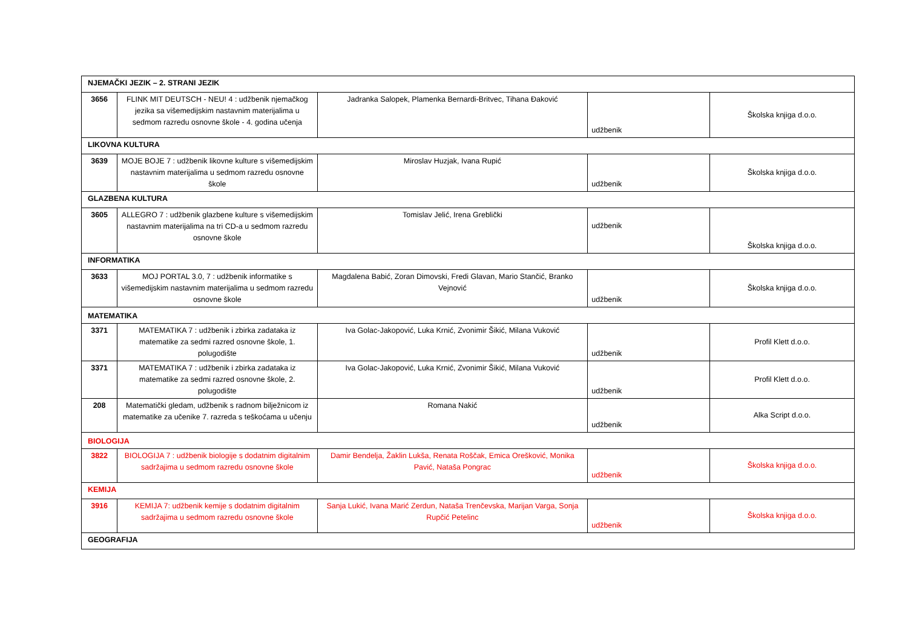| NJEMAČKI JEZIK – 2. STRANI JEZIK | | | | |
| 3656 | FLINK MIT DEUTSCH - NEU! 4 : udžbenik njemačkog jezika sa višemedijskim nastavnim materijalima u sedmom razredu osnovne škole - 4. godina učenja | Jadranka Salopek, Plamenka Bernardi-Britvec, Tihana Đaković | udžbenik | Školska knjiga d.o.o. |
| LIKOVNA KULTURA | | | | |
| 3639 | MOJE BOJE 7 : udžbenik likovne kulture s višemedijskim nastavnim materijalima u sedmom razredu osnovne škole | Miroslav Huzjak, Ivana Rupić | udžbenik | Školska knjiga d.o.o. |
| GLAZBENA KULTURA | | | | |
| 3605 | ALLEGRO 7 : udžbenik glazbene kulture s višemedijskim nastavnim materijalima na tri CD-a u sedmom razredu osnovne škole | Tomislav Jelić, Irena Greblički | udžbenik | Školska knjiga d.o.o. |
| INFORMATIKA | | | | |
| 3633 | MOJ PORTAL 3.0, 7 : udžbenik informatike s višemedijskim nastavnim materijalima u sedmom razredu osnovne škole | Magdalena Babić, Zoran Dimovski, Fredi Glavan, Mario Stančić, Branko Vejnović | udžbenik | Školska knjiga d.o.o. |
| MATEMATIKA | | | | |
| 3371 | MATEMATIKA 7 : udžbenik i zbirka zadataka iz matematike za sedmi razred osnovne škole, 1. polugodište | Iva Golac-Jakopović, Luka Krnić, Zvonimir Šikić, Milana Vuković | udžbenik | Profil Klett d.o.o. |
| 3371 | MATEMATIKA 7 : udžbenik i zbirka zadataka iz matematike za sedmi razred osnovne škole, 2. polugodište | Iva Golac-Jakopović, Luka Krnić, Zvonimir Šikić, Milana Vuković | udžbenik | Profil Klett d.o.o. |
| 208 | Matematički gledam, udžbenik s radnom bilježnicom iz matematike za učenike 7. razreda s teškoćama u učenju | Romana Nakić | udžbenik | Alka Script d.o.o. |
| BIOLOGIJA | | | | |
| 3822 | BIOLOGIJA 7 : udžbenik biologije s dodatnim digitalnim sadržajima u sedmom razredu osnovne škole | Damir Bendelja, Žaklin Lukša, Renata Roščak, Emica Orešković, Monika Pavić, Nataša Pongrac | udžbenik | Školska knjiga d.o.o. |
| KEMIJA | | | | |
| 3916 | KEMIJA 7: udžbenik kemije s dodatnim digitalnim sadržajima u sedmom razredu osnovne škole | Sanja Lukić, Ivana Marić Zerdun, Nataša Trenčevska, Marijan Varga, Sonja Rupčić Petelinc | udžbenik | Školska knjiga d.o.o. |
| GEOGRAFIJA | | | | |